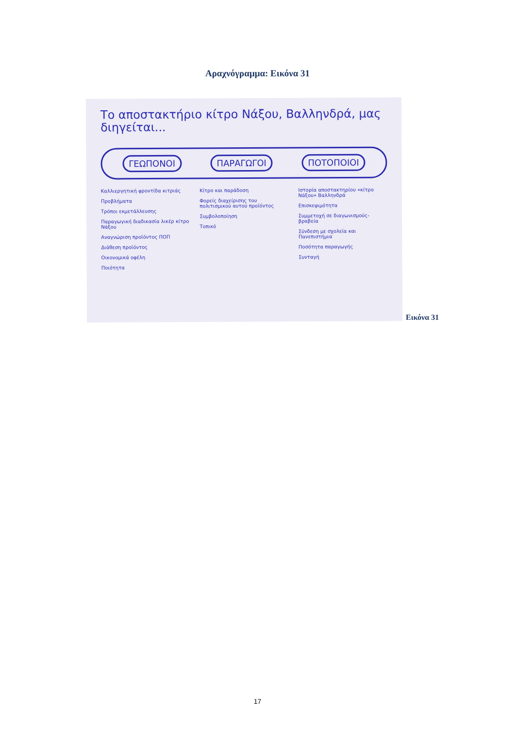Αραχνόγραμμα: Εικόνα 31
Το αποστακτήριο κίτρο Νάξου, Βαλληνδρά, μας διηγείται...
ΓΕΩΠΟΝΟΙ ΠΑΡΑΓΩΓΟΙ ΠΟΤΟΠΟΙΟΙ
Καλλιεργητική φροντίδα κιτριάς
Προβλήματα
Τρόποι εκμετάλλευσης
Παραγωγική διαδικασία λικέρ κίτρο Νάξου
Αναγνώριση προϊόντος ΠΟΠ
Διάθεση προϊόντος
Οικονομικά οφέλη
Ποιότητα
Κίτρο και παράδοση
Φορείς διαχείρισης του πολιτισμικού αυτού προϊόντος
Συμβολοποίηση
Τοπικό
Ιστορία αποστακτηρίου «κίτρο Νάξου» Βαλληνδρά
Επισκεψιμότητα
Συμμετοχή σε διαγωνισμούς-βραβεία
Σύνδεση με σχολεία και Πανεπιστήμια
Ποσότητα παραγωγής
Συνταγή
Εικόνα 31
17